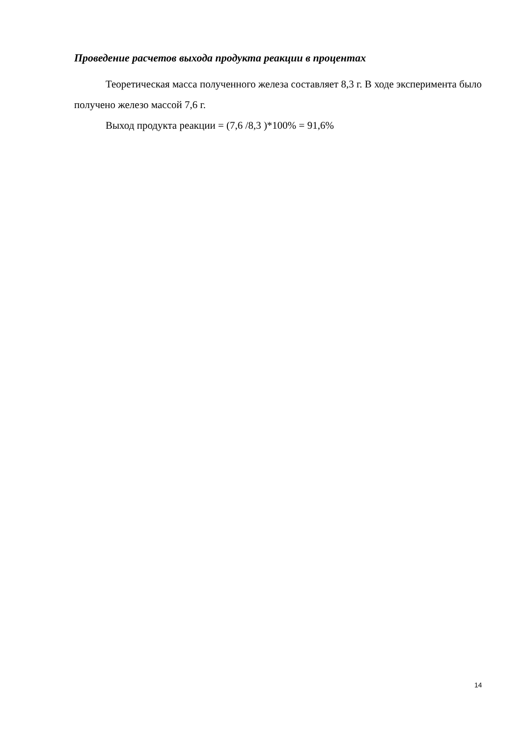Проведение расчетов выхода продукта реакции в процентах
Теоретическая масса полученного железа составляет 8,3 г. В ходе эксперимента было получено железо массой 7,6 г.
Выход продукта реакции = (7,6 /8,3 )*100% = 91,6%
14